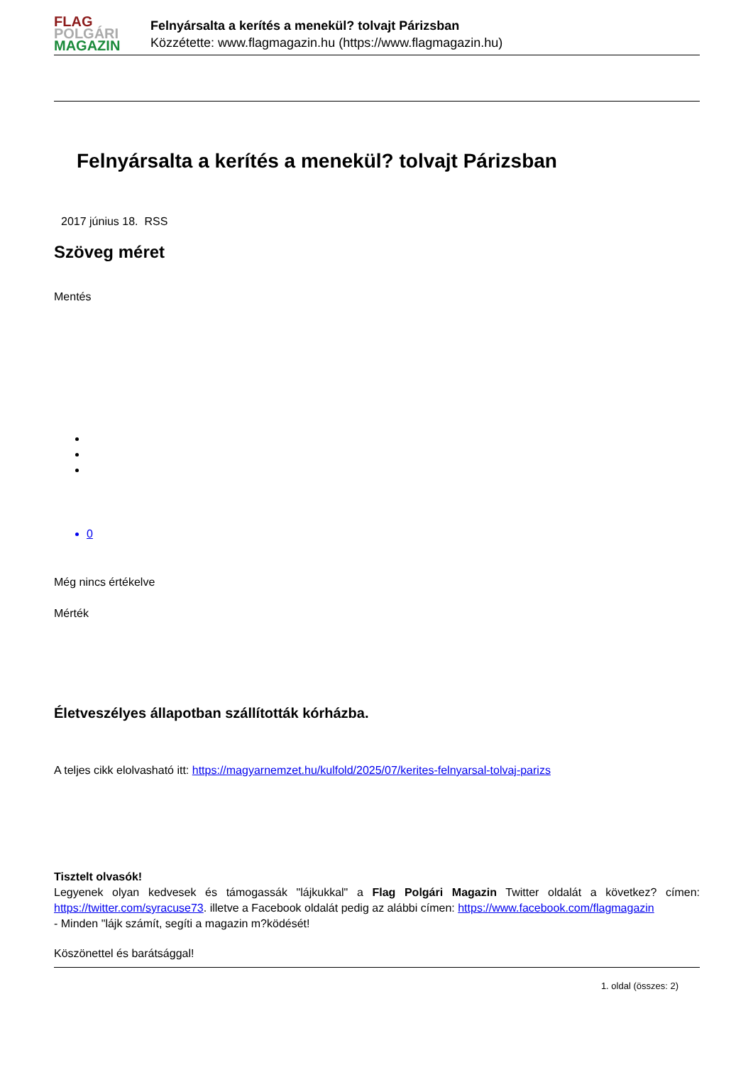FLAG
POLGÁRI
MAGAZIN
Felnyársalta a kerítés a menekül? tolvajt Párizsban
Közzétette: www.flagmagazin.hu (https://www.flagmagazin.hu)
Felnyársalta a kerítés a menekül? tolvajt Párizsban
2017 június 18. RSS
Szöveg méret
Mentés
0
Még nincs értékelve
Mérték
Életveszélyes állapotban szállították kórházba.
A teljes cikk elolvasható itt: https://magyarnemzet.hu/kulfold/2025/07/kerites-felnyarsal-tolvaj-parizs
Tisztelt olvasók!
Legyenek olyan kedvesek és támogassák "lájkukkal" a Flag Polgári Magazin Twitter oldalát a következ? címen: https://twitter.com/syracuse73. illetve a Facebook oldalát pedig az alábbi címen: https://www.facebook.com/flagmagazin
- Minden "lájk számít, segíti a magazin m?ködését!
Köszönettel és barátsággal!
1. oldal (összes: 2)